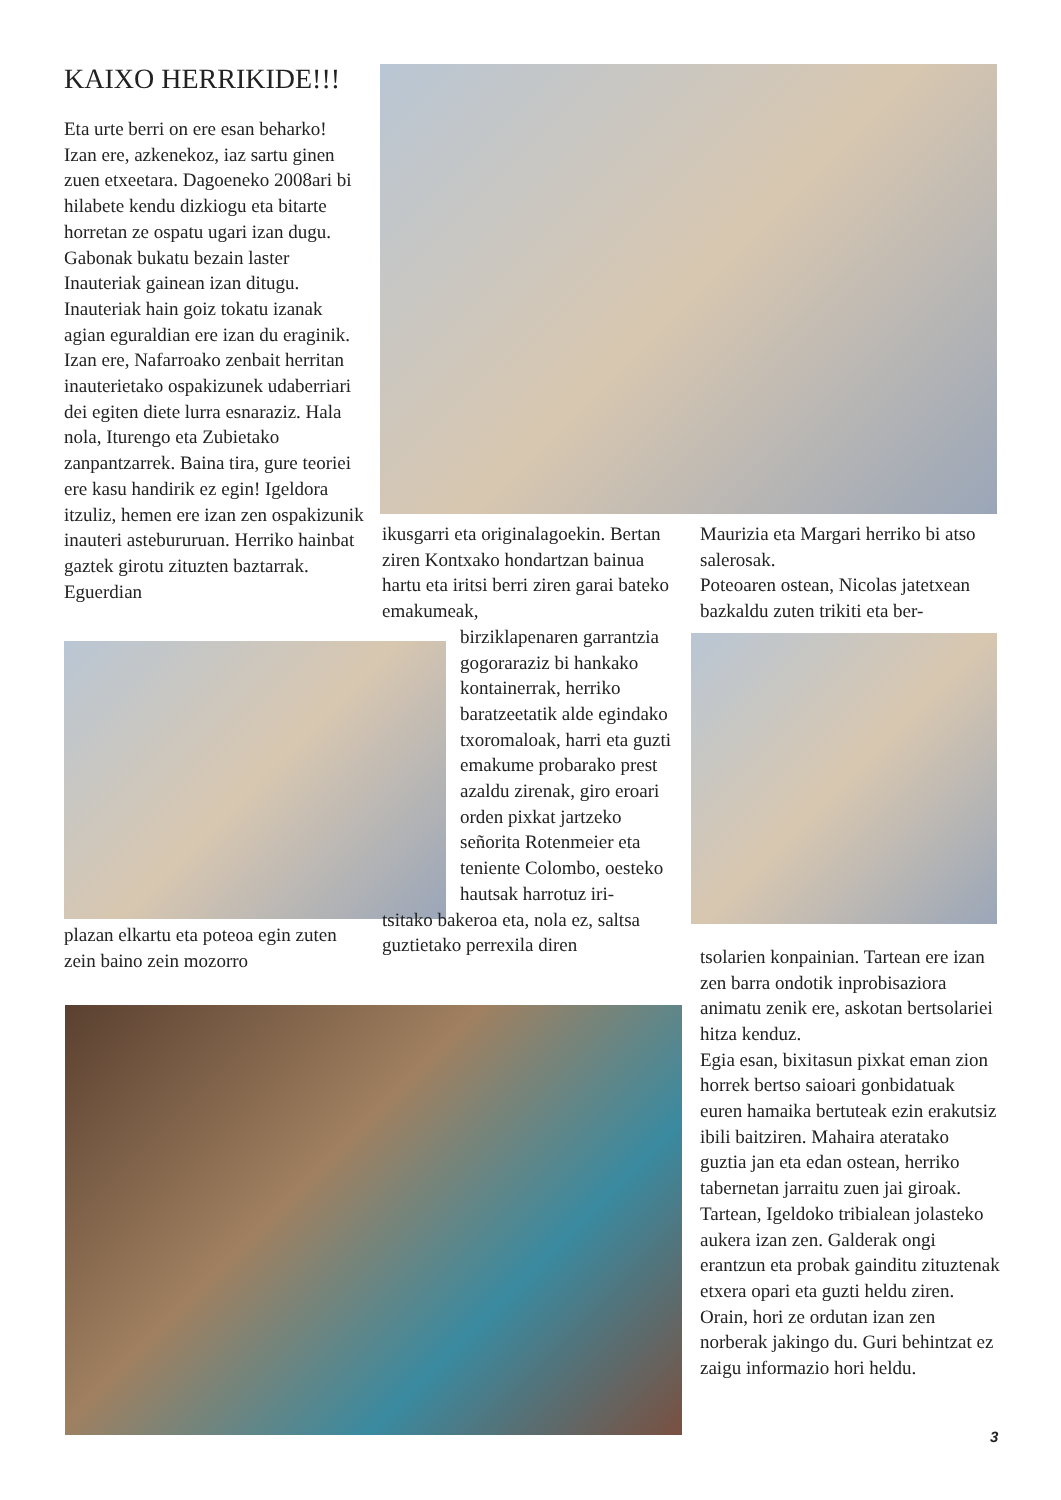KAIXO HERRIKIDE!!!
Eta urte berri on ere esan beharko! Izan ere, azkenekoz, iaz sartu ginen zuen etxeetara. Dagoeneko 2008ari bi hilabete kendu dizkiogu eta bitarte horretan ze ospatu ugari izan dugu. Gabonak bukatu bezain laster Inauteriak gainean izan ditugu. Inauteriak hain goiz tokatu izanak agian eguraldian ere izan du eraginik. Izan ere, Nafarroako zenbait herritan inauterietako ospakizunek udaberriari dei egiten diete lurra esnaraziz. Hala nola, Iturengo eta Zubietako zanpantzarrek. Baina tira, gure teoriei ere kasu handirik ez egin! Igeldora itzuliz, hemen ere izan zen ospakizunik inauteri astebururuan. Herriko hainbat gaztek girotu zituzten baztarrak. Eguerdian
plazan elkartu eta poteoa egin zuten zein baino zein mozorro
ikusgarri eta originalagoekin. Bertan ziren Kontxako hondartzan bainua hartu eta iritsi berri ziren garai bateko emakumeak,
birziklapenaren garrantzia gogoraraziz bi hankako kontainerrak, herriko baratzeetatik alde egindako txoromaloak, harri eta guzti emakume probarako prest azaldu zirenak, giro eroari orden pixkat jartzeko señorita Rotenmeier eta teniente Colombo, oesteko hautsak harrotuz iri-
tsitako bakeroa eta, nola ez, saltsa guztietako perrexila diren
Maurizia eta Margari herriko bi atso salerosak.
Poteoaren ostean, Nicolas jatetxean bazkaldu zuten trikiti eta ber-
tsolarien konpainian. Tartean ere izan zen barra ondotik inprobisaziora animatu zenik ere, askotan bertsolariei hitza kenduz.
Egia esan, bixitasun pixkat eman zion horrek bertso saioari gonbidatuak euren hamaika bertuteak ezin erakutsiz ibili baitziren. Mahaira ateratako guztia jan eta edan ostean, herriko tabernetan jarraitu zuen jai giroak. Tartean, Igeldoko tribialean jolasteko aukera izan zen. Galderak ongi erantzun eta probak gainditu zituztenak etxera opari eta guzti heldu ziren. Orain, hori ze ordutan izan zen norberak jakingo du. Guri behintzat ez zaigu informazio hori heldu.
3